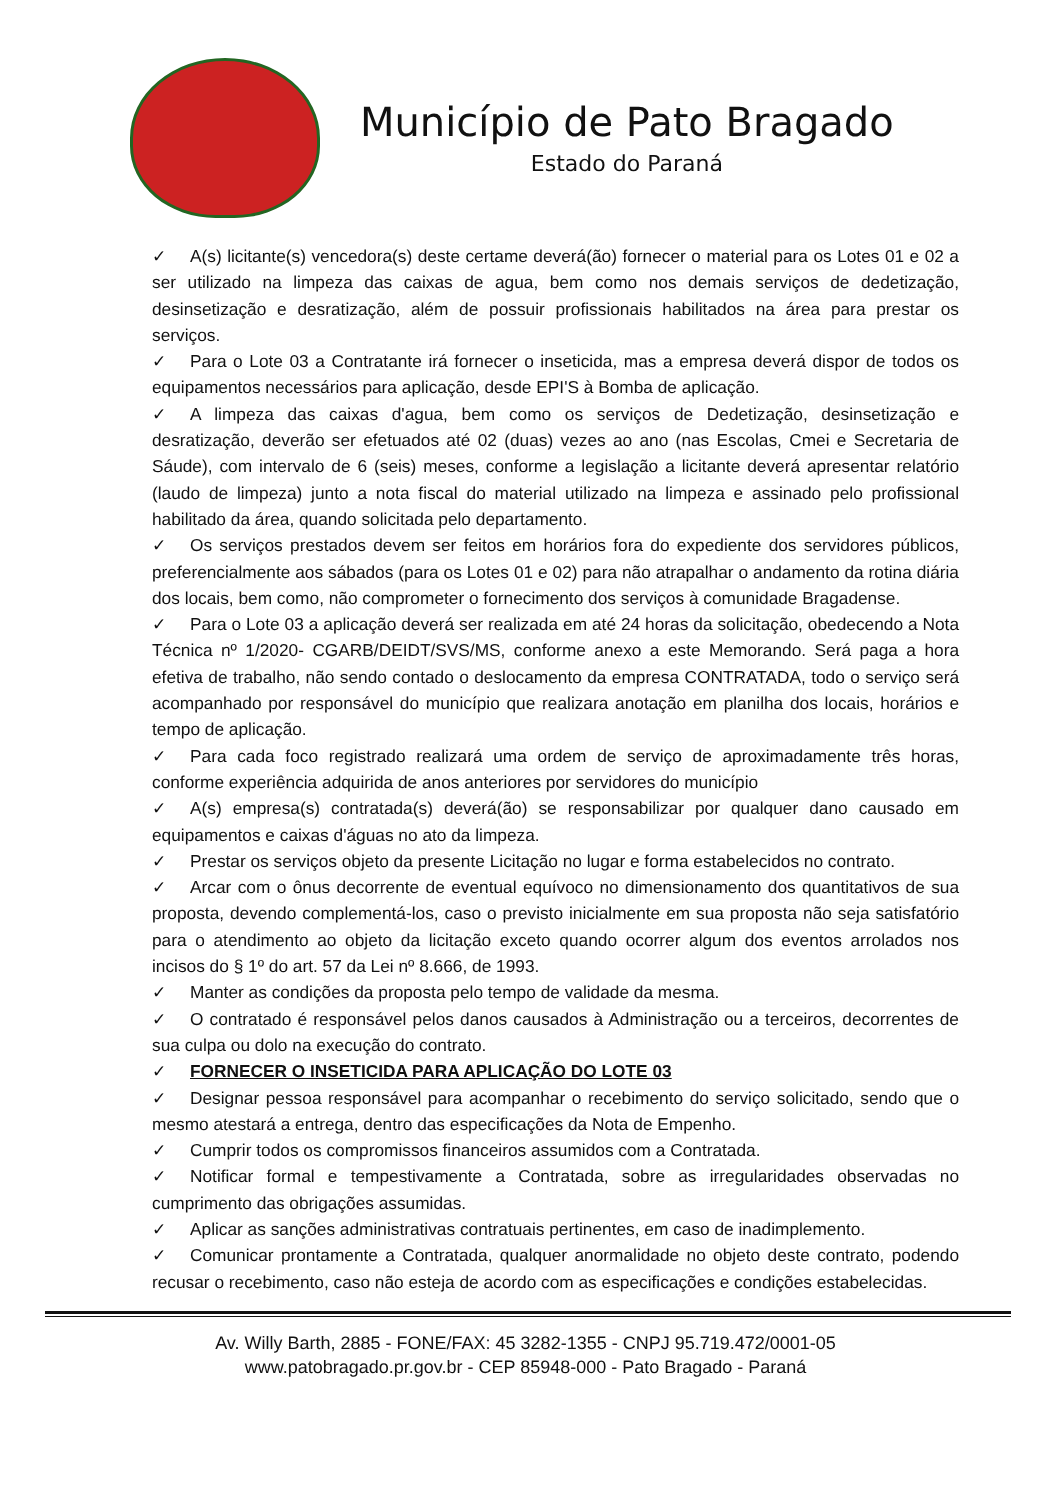Município de Pato Bragado
Estado do Paraná
✓ A(s) licitante(s) vencedora(s) deste certame deverá(ão) fornecer o material para os Lotes 01 e 02 a ser utilizado na limpeza das caixas de agua, bem como nos demais serviços de dedetização, desinsetização e desratização, além de possuir profissionais habilitados na área para prestar os serviços.
✓ Para o Lote 03 a Contratante irá fornecer o inseticida, mas a empresa deverá dispor de todos os equipamentos necessários para aplicação, desde EPI'S à Bomba de aplicação.
✓ A limpeza das caixas d'agua, bem como os serviços de Dedetização, desinsetização e desratização, deverão ser efetuados até 02 (duas) vezes ao ano (nas Escolas, Cmei e Secretaria de Sáude), com intervalo de 6 (seis) meses, conforme a legislação a licitante deverá apresentar relatório (laudo de limpeza) junto a nota fiscal do material utilizado na limpeza e assinado pelo profissional habilitado da área, quando solicitada pelo departamento.
✓ Os serviços prestados devem ser feitos em horários fora do expediente dos servidores públicos, preferencialmente aos sábados (para os Lotes 01 e 02) para não atrapalhar o andamento da rotina diária dos locais, bem como, não comprometer o fornecimento dos serviços à comunidade Bragadense.
✓ Para o Lote 03 a aplicação deverá ser realizada em até 24 horas da solicitação, obedecendo a Nota Técnica nº 1/2020- CGARB/DEIDT/SVS/MS, conforme anexo a este Memorando. Será paga a hora efetiva de trabalho, não sendo contado o deslocamento da empresa CONTRATADA, todo o serviço será acompanhado por responsável do município que realizara anotação em planilha dos locais, horários e tempo de aplicação.
✓ Para cada foco registrado realizará uma ordem de serviço de aproximadamente três horas, conforme experiência adquirida de anos anteriores por servidores do município
✓ A(s) empresa(s) contratada(s) deverá(ão) se responsabilizar por qualquer dano causado em equipamentos e caixas d'águas no ato da limpeza.
✓ Prestar os serviços objeto da presente Licitação no lugar e forma estabelecidos no contrato.
✓ Arcar com o ônus decorrente de eventual equívoco no dimensionamento dos quantitativos de sua proposta, devendo complementá-los, caso o previsto inicialmente em sua proposta não seja satisfatório para o atendimento ao objeto da licitação exceto quando ocorrer algum dos eventos arrolados nos incisos do § 1º do art. 57 da Lei nº 8.666, de 1993.
✓ Manter as condições da proposta pelo tempo de validade da mesma.
✓ O contratado é responsável pelos danos causados à Administração ou a terceiros, decorrentes de sua culpa ou dolo na execução do contrato.
✓ FORNECER O INSETICIDA PARA APLICAÇÃO DO LOTE 03
✓ Designar pessoa responsável para acompanhar o recebimento do serviço solicitado, sendo que o mesmo atestará a entrega, dentro das especificações da Nota de Empenho.
✓ Cumprir todos os compromissos financeiros assumidos com a Contratada.
✓ Notificar formal e tempestivamente a Contratada, sobre as irregularidades observadas no cumprimento das obrigações assumidas.
✓ Aplicar as sanções administrativas contratuais pertinentes, em caso de inadimplemento.
✓ Comunicar prontamente a Contratada, qualquer anormalidade no objeto deste contrato, podendo recusar o recebimento, caso não esteja de acordo com as especificações e condições estabelecidas.
Av. Willy Barth, 2885 - FONE/FAX: 45 3282-1355 - CNPJ 95.719.472/0001-05
www.patobragado.pr.gov.br - CEP 85948-000 - Pato Bragado - Paraná